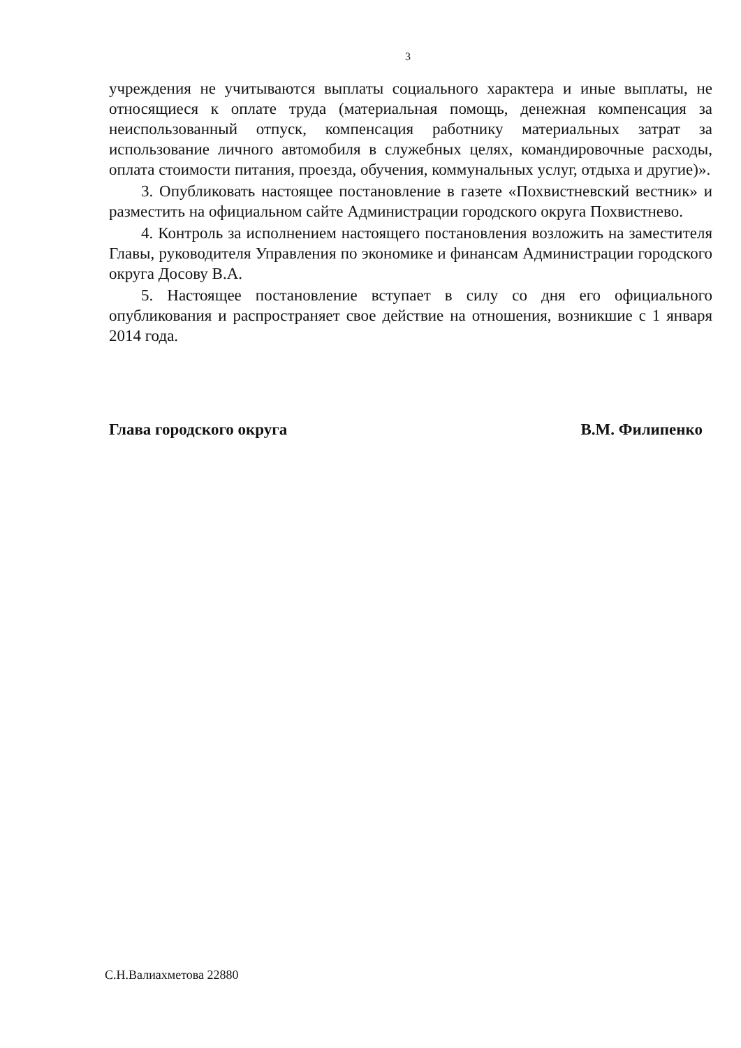3
учреждения не учитываются выплаты социального характера и иные выплаты, не относящиеся к оплате труда (материальная помощь, денежная компенсация за неиспользованный отпуск, компенсация работнику материальных затрат за использование личного автомобиля в служебных целях, командировочные расходы, оплата стоимости питания, проезда, обучения, коммунальных услуг, отдыха и другие)».
3. Опубликовать настоящее постановление в газете «Похвистневский вестник» и разместить на официальном сайте Администрации городского округа Похвистнево.
4. Контроль за исполнением настоящего постановления возложить на заместителя Главы, руководителя Управления по экономике и финансам Администрации городского округа Досову В.А.
5. Настоящее постановление вступает в силу со дня его официального опубликования и распространяет свое действие на отношения, возникшие с 1 января 2014 года.
Глава городского округа В.М. Филипенко
С.Н.Валиахметова 22880